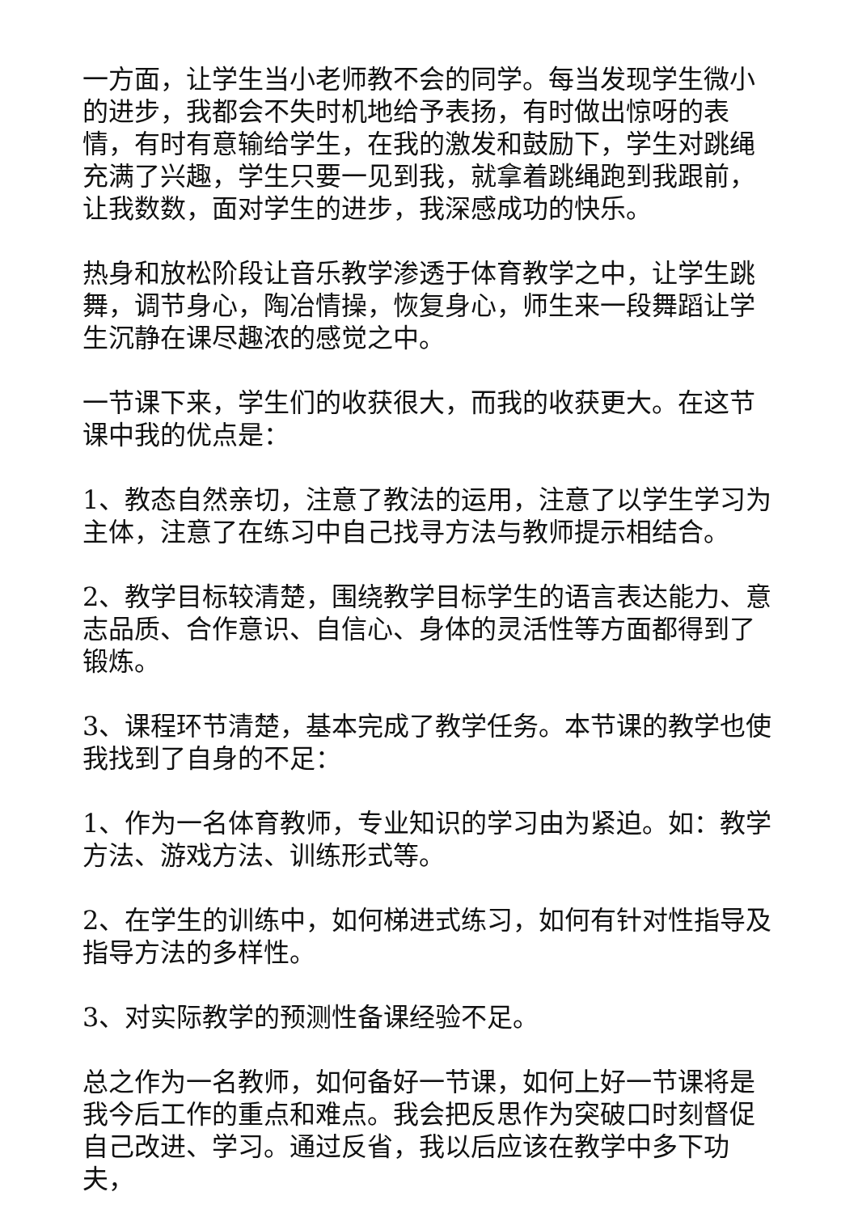一方面，让学生当小老师教不会的同学。每当发现学生微小的进步，我都会不失时机地给予表扬，有时做出惊呀的表情，有时有意输给学生，在我的激发和鼓励下，学生对跳绳充满了兴趣，学生只要一见到我，就拿着跳绳跑到我跟前，让我数数，面对学生的进步，我深感成功的快乐。
热身和放松阶段让音乐教学渗透于体育教学之中，让学生跳舞，调节身心，陶冶情操，恢复身心，师生来一段舞蹈让学生沉静在课尽趣浓的感觉之中。
一节课下来，学生们的收获很大，而我的收获更大。在这节课中我的优点是：
1、教态自然亲切，注意了教法的运用，注意了以学生学习为主体，注意了在练习中自己找寻方法与教师提示相结合。
2、教学目标较清楚，围绕教学目标学生的语言表达能力、意志品质、合作意识、自信心、身体的灵活性等方面都得到了锻炼。
3、课程环节清楚，基本完成了教学任务。本节课的教学也使我找到了自身的不足：
1、作为一名体育教师，专业知识的学习由为紧迫。如：教学方法、游戏方法、训练形式等。
2、在学生的训练中，如何梯进式练习，如何有针对性指导及指导方法的多样性。
3、对实际教学的预测性备课经验不足。
总之作为一名教师，如何备好一节课，如何上好一节课将是我今后工作的重点和难点。我会把反思作为突破口时刻督促自己改进、学习。通过反省，我以后应该在教学中多下功夫，